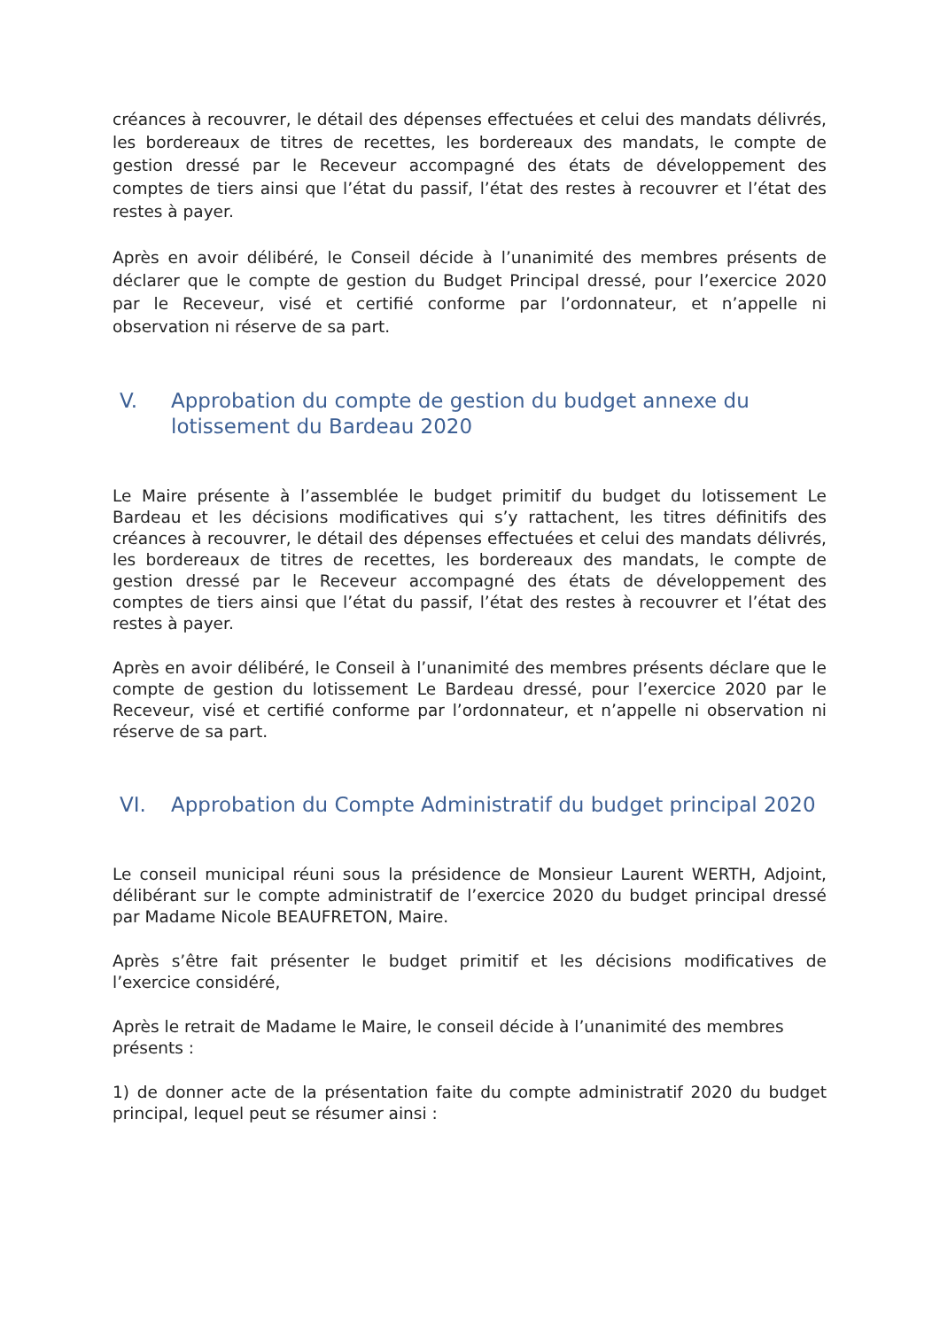créances à recouvrer, le détail des dépenses effectuées et celui des mandats délivrés, les bordereaux de titres de recettes, les bordereaux des mandats, le compte de gestion dressé par le Receveur accompagné des états de développement des comptes de tiers ainsi que l’état du passif, l’état des restes à recouvrer et l’état des restes à payer.
Après en avoir délibéré, le Conseil décide à l’unanimité des membres présents de déclarer que le compte de gestion du Budget Principal dressé, pour l’exercice 2020 par le Receveur, visé et certifié conforme par l’ordonnateur, et n’appelle ni observation ni réserve de sa part.
V. Approbation du compte de gestion du budget annexe du lotissement du Bardeau 2020
Le Maire présente à l’assemblée le budget primitif du budget du lotissement Le Bardeau et les décisions modificatives qui s’y rattachent, les titres définitifs des créances à recouvrer, le détail des dépenses effectuées et celui des mandats délivrés, les bordereaux de titres de recettes, les bordereaux des mandats, le compte de gestion dressé par le Receveur accompagné des états de développement des comptes de tiers ainsi que l’état du passif, l’état des restes à recouvrer et l’état des restes à payer.
Après en avoir délibéré, le Conseil à l’unanimité des membres présents déclare que le compte de gestion du lotissement Le Bardeau dressé, pour l’exercice 2020 par le Receveur, visé et certifié conforme par l’ordonnateur, et n’appelle ni observation ni réserve de sa part.
VI. Approbation du Compte Administratif du budget principal 2020
Le conseil municipal réuni sous la présidence de Monsieur Laurent WERTH, Adjoint, délibérant sur le compte administratif de l’exercice 2020 du budget principal dressé par Madame Nicole BEAUFRETON, Maire.
Après s’être fait présenter le budget primitif et les décisions modificatives de l’exercice considéré,
Après le retrait de Madame le Maire, le conseil décide à l’unanimité des membres présents :
1) de donner acte de la présentation faite du compte administratif 2020 du budget principal, lequel peut se résumer ainsi :